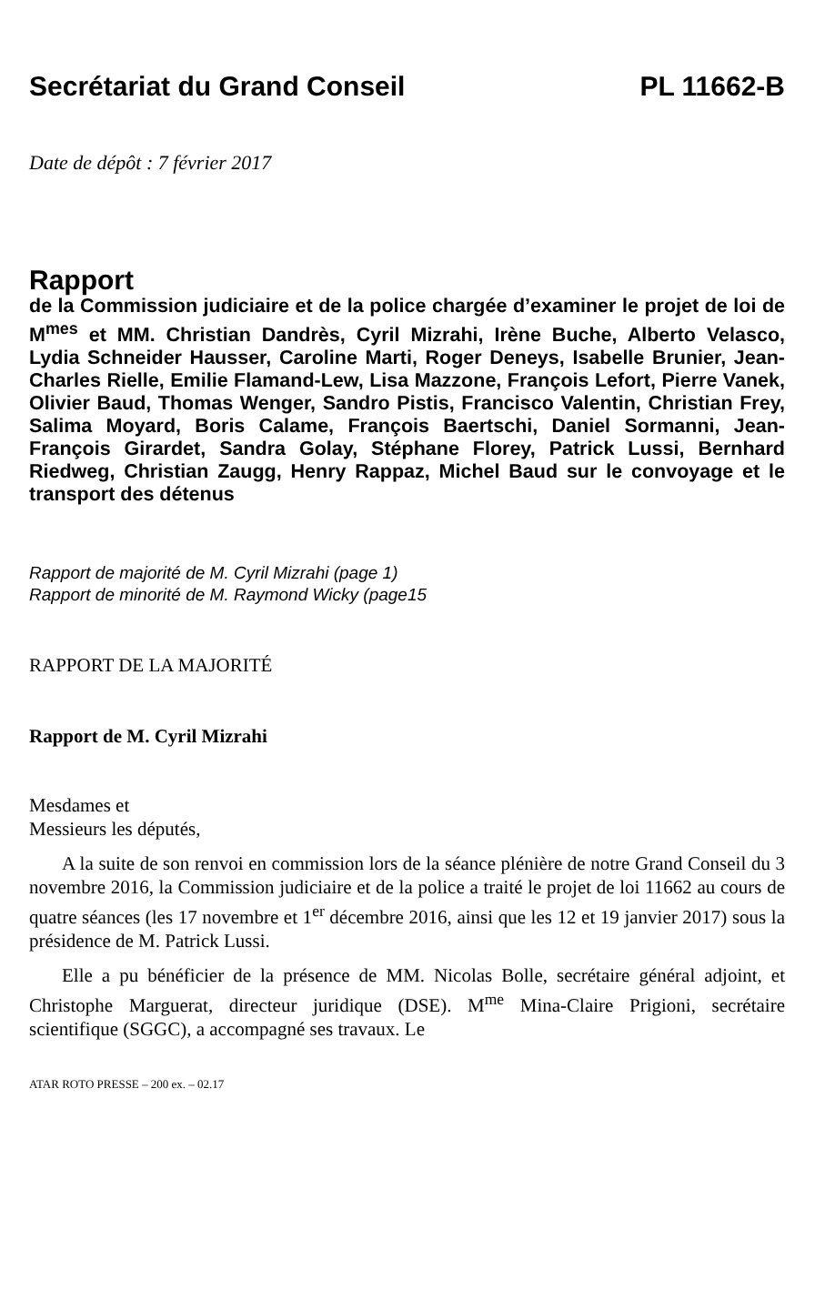Secrétariat du Grand Conseil PL 11662-B
Date de dépôt : 7 février 2017
Rapport
de la Commission judiciaire et de la police chargée d’examiner le projet de loi de M<sup>mes</sup> et MM. Christian Dandrès, Cyril Mizrahi, Irène Buche, Alberto Velasco, Lydia Schneider Hausser, Caroline Marti, Roger Deneys, Isabelle Brunier, Jean-Charles Rielle, Emilie Flamand-Lew, Lisa Mazzone, François Lefort, Pierre Vanek, Olivier Baud, Thomas Wenger, Sandro Pistis, Francisco Valentin, Christian Frey, Salima Moyard, Boris Calame, François Baertschi, Daniel Sormanni, Jean-François Girardet, Sandra Golay, Stéphane Florey, Patrick Lussi, Bernhard Riedweg, Christian Zaugg, Henry Rappaz, Michel Baud sur le convoyage et le transport des détenus
Rapport de majorité de M. Cyril Mizrahi (page 1)
Rapport de minorité de M. Raymond Wicky (page15
RAPPORT DE LA MAJORITÉ
Rapport de M. Cyril Mizrahi
Mesdames et
Messieurs les députés,
A la suite de son renvoi en commission lors de la séance plénière de notre Grand Conseil du 3 novembre 2016, la Commission judiciaire et de la police a traité le projet de loi 11662 au cours de quatre séances (les 17 novembre et 1<sup>er</sup> décembre 2016, ainsi que les 12 et 19 janvier 2017) sous la présidence de M. Patrick Lussi.
Elle a pu bénéficier de la présence de MM. Nicolas Bolle, secrétaire général adjoint, et Christophe Marguerat, directeur juridique (DSE). M<sup>me</sup> Mina-Claire Prigioni, secrétaire scientifique (SGGC), a accompagné ses travaux. Le
ATAR ROTO PRESSE – 200 ex. – 02.17